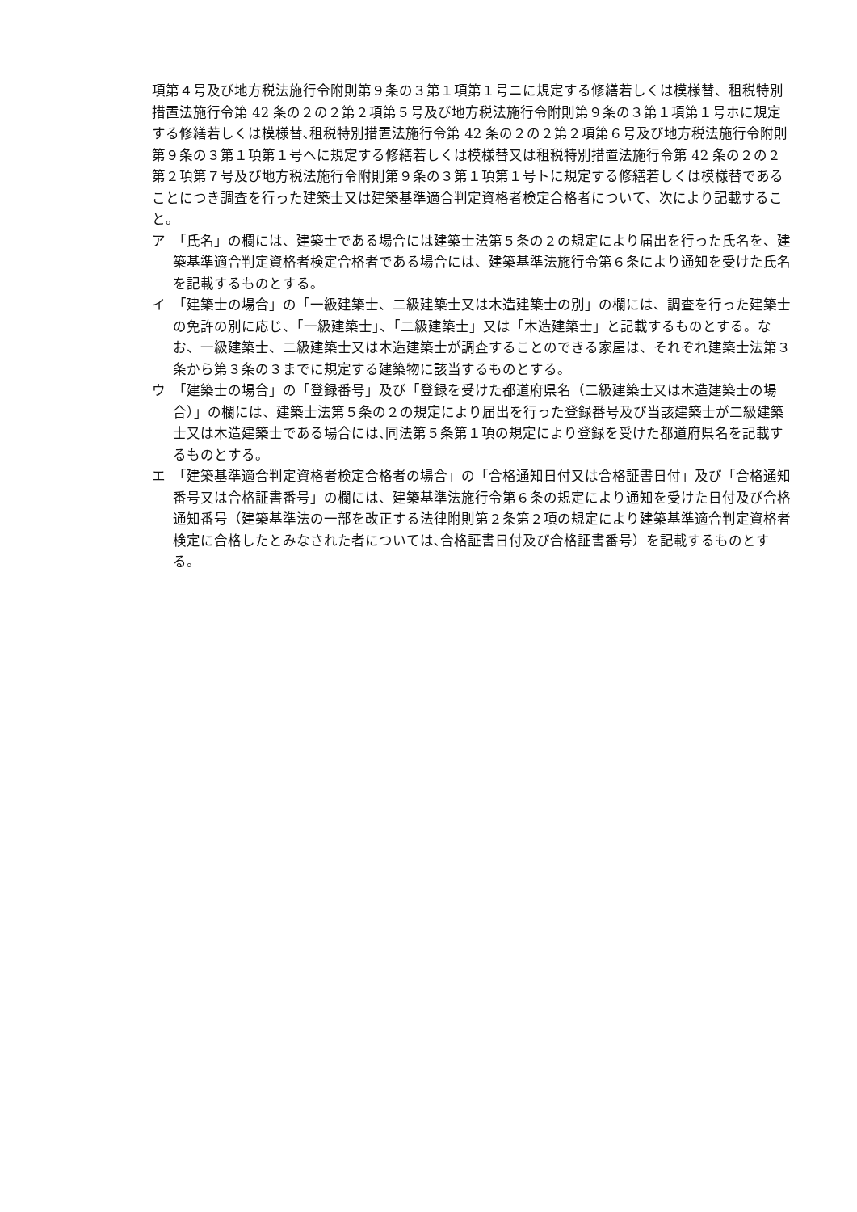項第４号及び地方税法施行令附則第９条の３第１項第１号ニに規定する修繕若しくは模様替、租税特別措置法施行令第 42 条の２の２第２項第５号及び地方税法施行令附則第９条の３第１項第１号ホに規定する修繕若しくは模様替､租税特別措置法施行令第 42 条の２の２第２項第６号及び地方税法施行令附則第９条の３第１項第１号ヘに規定する修繕若しくは模様替又は租税特別措置法施行令第 42 条の２の２第２項第７号及び地方税法施行令附則第９条の３第１項第１号トに規定する修繕若しくは模様替であることにつき調査を行った建築士又は建築基準適合判定資格者検定合格者について、次により記載すること。
ア　「氏名」の欄には、建築士である場合には建築士法第５条の２の規定により届出を行った氏名を、建築基準適合判定資格者検定合格者である場合には、建築基準法施行令第６条により通知を受けた氏名を記載するものとする。
イ　「建築士の場合」の「一級建築士、二級建築士又は木造建築士の別」の欄には、調査を行った建築士の免許の別に応じ、「一級建築士」、「二級建築士」又は「木造建築士」と記載するものとする。なお、一級建築士、二級建築士又は木造建築士が調査することのできる家屋は、それぞれ建築士法第３条から第３条の３までに規定する建築物に該当するものとする。
ウ　「建築士の場合」の「登録番号」及び「登録を受けた都道府県名（二級建築士又は木造建築士の場合）」の欄には、建築士法第５条の２の規定により届出を行った登録番号及び当該建築士が二級建築士又は木造建築士である場合には､同法第５条第１項の規定により登録を受けた都道府県名を記載するものとする。
エ　「建築基準適合判定資格者検定合格者の場合」の「合格通知日付又は合格証書日付」及び「合格通知番号又は合格証書番号」の欄には、建築基準法施行令第６条の規定により通知を受けた日付及び合格通知番号（建築基準法の一部を改正する法律附則第２条第２項の規定により建築基準適合判定資格者検定に合格したとみなされた者については､合格証書日付及び合格証書番号）を記載するものとする。